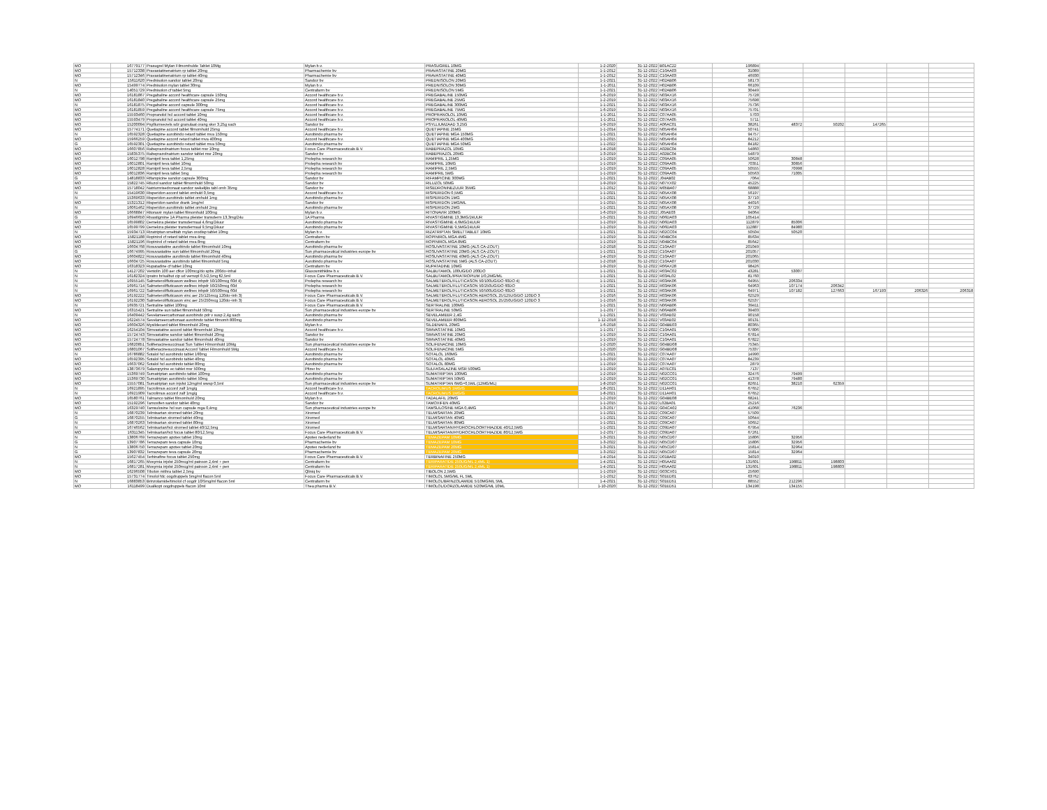| MO | 16779177 | Prasugrel Mylan Filmomhulde Tablet 10Mg | Mylan b.v. | PRASUGREL 10MG | 1-2-2020 | 31-12-2022 | B01AC22 | 196894 | | | | | |
| MO | 15712338 | Pravastatinenatrium rp tablet 20mg | Pharmachemie bv | PRAVASTATINE 20MG | 1-1-2012 | 31-12-2022 | C10AA03 | 31089 | | | | | |
| MO | 15712346 | Pravastatinenatrium rp tablet 40mg | Pharmachemie bv | PRAVASTATINE 40MG | 1-1-2012 | 31-12-2022 | C10AA03 | 46930 | | | | | |
| N | 15611620 | Prednisolon sandoz tablet 20mg | Sandoz bv | PREDNISOLON 20MG | 1-1-2021 | 31-12-2022 | H02AB06 | 58173 | | | | | |
| MO | 15499774 | Prednisolon mylan tablet 30mg | Mylan b.v. | PREDNISOLON 30MG | 1-1-2011 | 31-12-2022 | H02AB06 | 66109 | | | | | |
| N | 14051729 | Prednisolon cf tablet 5mg | Centrafarm bv | PREDNISOLON 5MG | 1-1-2021 | 31-12-2022 | H02AB06 | 30449 | | | | | |
| MO | 16181867 | Pregabaline accord healthcare capsule 150mg | Accord healthcare b.v. | PREGABALINE 150MG | 1-6-2019 | 31-12-2022 | N03AX16 | 75728 | | | | | |
| MO | 16181840 | Pregabaline accord healthcare capsule 25mg | Accord healthcare b.v. | PREGABALINE 25MG | 1-2-2019 | 31-12-2022 | N03AX16 | 75698 | | | | | |
| N | 16181875 | Pregabaline accord capsule 300mg | Accord healthcare b.v. | PREGABALINE 300MG | 1-1-2021 | 31-12-2022 | N03AX16 | 75736 | | | | | |
| MO | 16181859 | Pregabaline accord healthcare capsule 75mg | Accord healthcare b.v. | PREGABALINE 75MG | 1-6-2019 | 31-12-2022 | N03AX16 | 75701 | | | | | |
| MO | 15593460 | Propranolol hcl accord tablet 10mg | Accord healthcare b.v. | PROPRANOLOL 10MG | 1-1-2011 | 31-12-2022 | C07AA05 | 5703 | | | | | |
| MO | 15593479 | Propranolol hcl accord tablet 40mg | Accord healthcare b.v. | PROPRANOLOL 40MG | 1-1-2011 | 31-12-2022 | C07AA05 | 5711 | | | | | |
| MO | 15200094 | Psylliumvezels sdz granulaat orang skvr 3,25g sach | Sandoz bv | PSYLLIUMZAAD 3,25G | 1-9-2019 | 31-12-2022 | A06AC01 | 38261 | 48372 | 50202 | 147265 | | |
| MO | 15774171 | Quetiapine accord tablet filmomhuld 25mg | Accord healthcare b.v. | QUETIAPINE 25MG | 1-1-2014 | 31-12-2022 | N05AH04 | 50741 | | | | | |
| N | 16592328 | Quetiapine aurobindo retard tablet mva 150mg | Aurobindo pharma bv | QUETIAPINE MGA 150MG | 1-1-2021 | 31-12-2022 | N05AH04 | 94757 | | | | | |
| MO | 15966259 | Quetiapine accord retard tablet mva 400mg | Accord healthcare b.v. | QUETIAPINE MGA 400MG | 1-1-2015 | 31-12-2022 | N05AH04 | 84212 | | | | | |
| G | 16592301 | Quetiapine aurobindo retard tablet mva 50mg | Aurobindo pharma bv | QUETIAPINE MGA 50MG | 1-1-2022 | 31-12-2022 | N05AH04 | 84182 | | | | | |
| MO | 16607856 | Rabeprazolnatrium focus tablet msr 10mg | Focus Care Pharmaceuticals B.V. | RABEPRAZOL 10MG | 1-4-2018 | 31-12-2022 | A02BC04 | 54860 | | | | | |
| MO | 15835375 | Rabeprazolnatrium sandoz tablet msr 20mg | Sandoz bv | RABEPRAZOL 20MG | 1-3-2019 | 31-12-2022 | A02BC04 | 54879 | | | | | |
| MO | 16012798 | Ramipril teva tablet 1,25mg | Prolepha research bv | RAMIPRIL 1,25MG | 1-1-2019 | 31-12-2022 | C09AA05 | 50628 | 30848 | | | | |
| MO | 16012801 | Ramipril teva tablet 10mg | Prolepha research bv | RAMIPRIL 10MG | 1-1-2019 | 31-12-2022 | C09AA05 | 70351 | 30856 | | | | |
| MO | 16012828 | Ramipril teva tablet 2,5mg | Prolepha research bv | RAMIPRIL 2,5MG | 1-1-2019 | 31-12-2022 | C09AA05 | 50555 | 70998 | | | | |
| MO | 16012836 | Ramipril teva tablet 5mg | Prolepha research bv | RAMIPRIL 5MG | 1-1-2019 | 31-12-2022 | C09AA05 | 50563 | 71005 | | | | |
| G | 14818833 | Rifampicine sandoz capsule 300mg | Sandoz bv | RIFAMPICINE 300MG | 1-1-2021 | 31-12-2022 | J04AB02 | 7064 | | | | | |
| MO | 15822745 | Riluzol sandoz tablet filmomhuld 50mg | Sandoz bv | RILUZOL 50MG | 1-9-2019 | 31-12-2022 | N07XX02 | 45225 | | | | | |
| MO | 15718042 | Natriumrisedronaat sandoz wekelijks tabl omh 35mg | Sandoz bv | RISEDRONINEZUUR 35MG | 1-1-2012 | 31-12-2022 | M05BA07 | 68888 | | | | | |
| N | 15419630 | Risperidon accord tablet omhuld 0,5mg | Accord healthcare b.v. | RISPERIDON 0,5MG | 1-1-2021 | 31-12-2022 | N05AX08 | 56197 | | | | | |
| N | 15369633 | Risperidon aurobindo tablet omhuld 1mg | Aurobindo pharma bv | RISPERIDON 1MG | 1-1-2021 | 31-12-2022 | N05AX08 | 37710 | | | | | |
| MO | 15321312 | Risperidon sandoz drank 1mg/ml | Sandoz bv | RISPERIDON 1MG/ML | 1-1-2015 | 31-12-2022 | N05AX08 | 44016 | | | | | |
| N | 16061462 | Risperidon aurobindo tablet omhuld 2mg | Aurobindo pharma bv | RISPERIDON 2MG | 1-1-2021 | 31-12-2022 | N05AX08 | 37729 | | | | | |
| MO | 16668847 | Ritonavir mylan tablet filmomhuld 100mg | Mylan b.v. | RITONAVIR 100MG | 1-6-2019 | 31-12-2022 | J05AE03 | 94064 | | | | | |
| G | 16946650 | Rivastigmine 1A Pharma pleister transderm 13,3mg/24u | 1A Pharma | RIVASTIGMINE 13,3MG/24UUR | 1-5-2021 | 31-12-2022 | N06DA03 | 105414 | | | | | |
| MO | 16599802 | Demelora pleister transdermaal 4,6mg/24uur | Aurobindo pharma bv | RIVASTIGMINE 4,6MG/24UUR | 1-1-2019 | 31-12-2022 | N06DA03 | 112879 | 85006 | | | | |
| MO | 16599799 | Demelora pleister transdermaal 9,5mg/24uur | Aurobindo pharma bv | RIVASTIGMINE 9,5MG/24UUR | 1-1-2019 | 31-12-2022 | N06DA03 | 112887 | 84980 | | | | |
| N | 15934713 | Rizatriptan smelttab mylan orodisp tablet 10mg | Mylan b.v. | RIZATRIPTAN SMELTTABLET 10MG | 1-1-2021 | 31-12-2022 | N02CC04 | 50504 | 50520 | | | | |
| MO | 15821188 | Ropinirol cf retard tablet mva 4mg | Centrafarm bv | ROPINIROL MGA 4MG | 1-1-2019 | 31-12-2022 | N04BC04 | 85634 | | | | | |
| MO | 15821196 | Ropinirol cf retard tablet mva 8mg | Centrafarm bv | ROPINIROL MGA 8MG | 1-1-2019 | 31-12-2022 | N04BC04 | 85642 | | | | | |
| MO | 16604768 | Rosuvastatine aurobindo tablet filmomhuld 10mg | Aurobindo pharma bv | ROSUVASTATINE 10MG (ALS CA-ZOUT) | 1-2-2018 | 31-12-2022 | C10AA07 | 201049 | | | | | |
| G | 16674995 | Rosuvastatine sun tablet filmomhuld 20mg | Sun pharmaceutical industries europe bv | ROSUVASTATINE 20MG (ALS CA-ZOUT) | 1-1-2021 | 31-12-2022 | C10AA07 | 201057 | | | | | |
| MO | 16604822 | Rosuvastatine aurobindo tablet filmomhuld 40mg | Aurobindo pharma bv | ROSUVASTATINE 40MG (ALS CA-ZOUT) | 1-4-2019 | 31-12-2022 | C10AA07 | 201065 | | | | | |
| MO | 16604725 | Rosuvastatine aurobindo tablet filmomhuld 5mg | Aurobindo pharma bv | ROSUVASTATINE 5MG (ALS CA-ZOUT) | 1-2-2018 | 31-12-2022 | C10AA07 | 201030 | | | | | |
| MO | 16318323 | Rupatadine cf tablet 10mg | Centrafarm bv | RUPATADINE 10MG | 1-9-2019 | 31-12-2022 | R06AX28 | 98426 | | | | | |
| N | 14127202 | Ventolin 100 aer cfkvr 100mcg/do spbs 200do+inhal | Glaxosmithkline b.v. | SALBUTAMOL 100UG/DO 200DO | 1-1-2021 | 31-12-2022 | R03AC02 | 43281 | 53007 | | | | |
| N | 16182324 | Ipratro br/salbut cip ud vernopl 0,5/2,5mg fl2,5ml | Focus Care Pharmaceuticals B.V. | SALBUTAMOL/IPRATROPIUM 1/0,2MG/ML | 1-1-2021 | 31-12-2022 | R03AL02 | 81760 | | | | | |
| N | 16955145 | Salmeterol/fluticason wellnex inhpdr 50/100mcg 60d 4) | Prolepha research bv | SALMETEROL/FLUTICASON 50/100UG/DO 60DO 4) | 1-1-2021 | 31-12-2022 | R03AK06 | 64955 | 206334 | | | | |
| N | 16961714 | Salmeterol/fluticason wellnex inhpdr 50/250mcg 60d | Prolepha research bv | SALMETEROL/FLUTICASON 50/250UG/DO 60DO | 1-1-2021 | 31-12-2022 | R03AK06 | 64963 | 107174 | 206342 | | | |
| N | 16961722 | Salmeterol/fluticason wellnex inhpdr 50/500mcg 60d | Prolepha research bv | SALMETEROL/FLUTICASON 50/500UG/DO 60DO | 1-1-2021 | 31-12-2022 | R03AK06 | 64971 | 107182 | 127663 | 167193 | 206326 | 206318 |
| MO | 16192222 | Salmeterol/fluticason vinc aer 25/125mcg 120do+inh 3) | Focus Care Pharmaceuticals B.V. | SALMETEROL/FLUTICASON AEROSOL 25/125UG/DO 120DO 3 | 1-1-2016 | 31-12-2022 | R03AK06 | 62529 | | | | | |
| MO | 16192230 | Salmeterol/fluticason vinc aer 25/250mcg 120do+inh 3) | Focus Care Pharmaceuticals B.V. | SALMETEROL/FLUTICASON AEROSOL 25/250UG/DO 120DO 3 | 1-1-2016 | 31-12-2022 | R03AK06 | 62537 | | | | | |
| N | 16935721 | Sertraline tablet 100mg | Focus Care Pharmaceuticals B.V. | SERTRALINE 100MG | 1-1-2021 | 31-12-2022 | N06AB06 | 39411 | | | | | |
| MO | 16315421 | Sertraline sun tablet filmomhuld 50mg | Sun pharmaceutical industries europe bv | SERTRALINE 50MG | 1-1-2017 | 31-12-2022 | N06AB06 | 39403 | | | | | |
| N | 16409442 | Sevelameercarbonaat aurobindo pdr v susp 2,4g sach | Aurobindo pharma bv | SEVELAMEER 2,4G | 1-1-2021 | 31-12-2022 | V03AE02 | 90158 | | | | | |
| MO | 16224574 | Sevelameercarbonaat aurobindo tablet filmomh 800mg | Aurobindo pharma bv | SEVELAMEER 800MG | 1-12-2018 | 31-12-2022 | V03AE02 | 90131 | | | | | |
| MO | 16604326 | Mysildecard tablet filmomhuld 20mg | Mylan b.v. | SILDENAFIL 20MG | 1-6-2018 | 31-12-2022 | G04BE03 | 80365 | | | | | |
| MO | 16254104 | Simvastatine accord tablet filmomhuld 10mg | Accord healthcare b.v. | SIMVASTATINE 10MG | 1-1-2017 | 31-12-2022 | C10AA01 | 67806 | | | | | |
| MO | 15724743 | Simvastatine sandoz tablet filmomhuld 20mg | Sandoz bv | SIMVASTATINE 20MG | 1-1-2019 | 31-12-2022 | C10AA01 | 67814 | | | | | |
| MO | 15724778 | Simvastatine sandoz tablet filmomhuld 40mg | Sandoz bv | SIMVASTATINE 40MG | 1-1-2019 | 31-12-2022 | C10AA01 | 67822 | | | | | |
| MO | 16820851 | Solifenacinesuccinaat Sun Tablet Filmomhuld 10Mg | Sun pharmaceutical industries europe bv | SOLIFENACINE 10MG | 1-2-2020 | 31-12-2022 | G04BD08 | 75345 | | | | | |
| MO | 16801067 | Solifenacinesuccinaat Accord Tablet Filmomhuld 5Mg | Accord healthcare b.v. | SOLIFENACINE 5MG | 1-2-2020 | 31-12-2022 | G04BD08 | 75337 | | | | | |
| N | 16786882 | Sotalol hcl aurobindo tablet 160mg | Aurobindo pharma bv | SOTALOL 160MG | 1-5-2021 | 31-12-2022 | C07AA07 | 14990 | | | | | |
| MO | 16592395 | Sotalol hcl aurobindo tablet 40mg | Aurobindo pharma bv | SOTALOL 40MG | 1-1-2019 | 31-12-2022 | C07AA07 | 84239 | | | | | |
| MO | 16637062 | Sotalol hcl aurobindo tablet 80mg | Aurobindo pharma bv | SOTALOL 80MG | 1-1-2019 | 31-12-2022 | C07AA07 | 2879 | | | | | |
| MO | 13873679 | Salazopyrine ec tablet msr 500mg | Pfizer bv | SULFASALAZINE MSR 500MG | 1-1-2019 | 31-12-2022 | A07EC01 | 7137 | | | | | |
| MO | 15369749 | Sumatriptan aurobindo tablet 100mg | Aurobindo pharma bv | SUMATRIPTAN 100MG | 1-2-2019 | 31-12-2022 | N02CC01 | 32476 | 79499 | | | | |
| MO | 15369730 | Sumatriptan aurobindo tablet 50mg | Aurobindo pharma bv | SUMATRIPTAN 50MG | 1-2-2019 | 31-12-2022 | N02CC01 | 41378 | 79480 | | | | |
| MO | 15557081 | Sumatriptan sun injvlst 12mg/ml wwsp 0,5ml | Sun pharmaceutical industries europe bv | SUMATRIPTAN 6MG=0,5ML (12MG/ML) | 1-8-2010 | 31-12-2022 | N02CC01 | 82651 | 38210 | 62359 | | | |
| N | 16921895 | Tacrolimus accord zalf 1mg/g | Accord healthcare b.v. | TACROLIMUS 1MG/G | 1-8-2021 | 31-12-2022 | D11AH01 | 67652 | | | | | |
| N | 16921909 | Tacrolimus accord zalf 1mg/g | Accord healthcare b.v. | TACROLIMUS 1MG/G | 1-8-2021 | 31-12-2022 | D11AH01 | 67652 | | | | | |
| MO | 16580761 | Talmanco tablet filmomhuld 20mg | Mylan b.v. | TADALAFIL 20MG | 1-2-2019 | 31-12-2022 | G04BE08 | 68241 | | | | | |
| MO | 15192296 | Tamoxifen sandoz tablet 40mg | Sandoz bv | TAMOXIFEN 40MG | 1-1-2015 | 31-12-2022 | L02BA01 | 25216 | | | | | |
| MO | 16329740 | Tamsulosine hcl sun capsule mga 0,4mg | Sun pharmaceutical industries europe bv | TAMSULOSINE MGA 0,4MG | 1-3-2017 | 31-12-2022 | G04CA02 | 41068 | 76236 | | | | |
| N | 16870239 | Telmisartan xiromed tablet 20mg | Xiromed | TELMISARTAN 20MG | 1-1-2021 | 31-12-2022 | C09CA07 | 57509 | | | | | |
| G | 16870255 | Telmisartan xiromed tablet 40mg | Xiromed | TELMISARTAN 40MG | 1-1-2021 | 31-12-2022 | C09CA07 | 50644 | | | | | |
| N | 16870263 | Telmisartan xiromed tablet 80mg | Xiromed | TELMISARTAN 80MG | 1-1-2021 | 31-12-2022 | C09CA07 | 50652 | | | | | |
| N | 16746562 | Telmisartan/hct xiromed tablet 40/12,5mg | Xiromed | TELMISARTAN/HYDROCHLOORTHIAZIDE 40/12,5MG | 1-1-2021 | 31-12-2022 | C09DA07 | 67954 | | | | | |
| MO | 16311345 | Telmisartan/hct focus tablet 80/12,5mg | Focus Care Pharmaceuticals B.V. | TELMISARTAN/HYDROCHLOORTHIAZIDE 80/12,5MG | 1-2-2017 | 31-12-2022 | C09DA07 | 67261 | | | | | |
| N | 13806769 | Temazepam apotex tablet 10mg | Apotex nederland bv | TEMAZEPAM 10MG | 1-3-2021 | 31-12-2022 | N05CD07 | 15806 | 32956 | | | | |
| G | 13907786 | Temazepam teva capsule 10mg | Pharmachemie bv | TEMAZEPAM 10MG | 1-3-2022 | 31-12-2022 | N05CD07 | 15806 | 32956 | | | | |
| N | 13806750 | Temazepam apotex tablet 20mg | Apotex nederland bv | TEMAZEPAM 20MG | 1-3-2021 | 31-12-2022 | N05CD07 | 15814 | 32964 | | | | |
| G | 13907832 | Temazepam teva capsule 20mg | Pharmachemie bv | TEMAZEPAM 20MG | 1-3-2022 | 31-12-2022 | N05CD07 | 15814 | 32964 | | | | |
| MO | 15627454 | Terbinafine focus tablet 250mg | Focus Care Pharmaceuticals B.V. | TERBINAFINE 250MG | 1-4-2014 | 31-12-2022 | D01BA02 | 34010 | | | | | |
| N | 16817265 | Movymia injvlst 250mcg/ml patroon 2,4ml + pen | Centrafarm bv | TERIPARATIDE 250UG/ML 2,4ML 1) | 1-4-2021 | 31-12-2022 | H05AA02 | 131601 | 198811 | 198803 | | | |
| N | 16817281 | Movymia injvlst 250mcg/ml patroon 2,4ml + pen | Centrafarm bv | TERIPARATIDE 250UG/ML 2,4ML 1) | 1-4-2021 | 31-12-2022 | H05AA02 | 131601 | 198811 | 198803 | | | |
| MO | 16296508 | Tibolon mithra tablet 2,5mg | Qliniq bv | TIBOLON 2,5MG | 1-1-2019 | 31-12-2022 | G03CX01 | 25690 | | | | | |
| MO | 15731774 | Timolol fdc oogdruppels 5mg/ml flacon 5ml | Focus Care Pharmaceuticals B.V. | TIMOLOL 5MG/ML FL 5ML | 1-1-2012 | 31-12-2022 | S01ED01 | 63762 | | | | | |
| N | 16883853 | Brinzolamide/timolol cf oogdr 10/5mg/ml flacon 5ml | Centrafarm bv | TIMOLOL/BRINZOLAMIDE 5/10MG/ML 5ML | 1-4-2021 | 31-12-2022 | S01ED51 | 88552 | 212296 | | | | |
| MO | 16118499 | Dualkopt oogdruppels flacon 10ml | Thea pharma B.V. | TIMOLOL/DORZOLAMIDE 5/20MG/ML 10ML | 1-10-2020 | 31-12-2022 | S01ED51 | 134198 | 134155 | | | | |